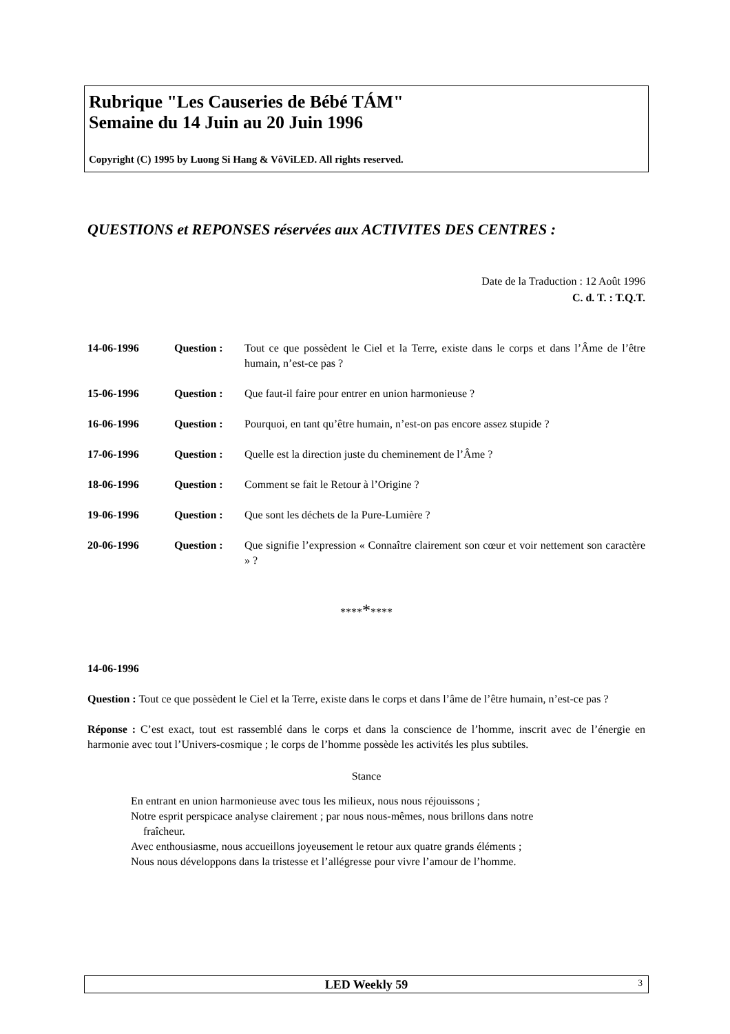Rubrique "Les Causeries de Bébé TÁM"
Semaine du 14 Juin au 20 Juin 1996
Copyright (C) 1995 by Luong Si Hang & VôViLED. All rights reserved.
QUESTIONS et REPONSES réservées aux ACTIVITES DES CENTRES :
Date de la Traduction : 12 Août 1996
C. d. T. : T.Q.T.
14-06-1996 Question : Tout ce que possèdent le Ciel et la Terre, existe dans le corps et dans l’Âme de l’être humain, n’est-ce pas ?
15-06-1996 Question : Que faut-il faire pour entrer en union harmonieuse ?
16-06-1996 Question : Pourquoi, en tant qu’être humain, n’est-on pas encore assez stupide ?
17-06-1996 Question : Quelle est la direction juste du cheminement de l’Âme ?
18-06-1996 Question : Comment se fait le Retour à l’Origine ?
19-06-1996 Question : Que sont les déchets de la Pure-Lumière ?
20-06-1996 Question : Que signifie l’expression « Connaître clairement son cœur et voir nettement son caractère » ?
*********
14-06-1996
Question : Tout ce que possèdent le Ciel et la Terre, existe dans le corps et dans l’âme de l’être humain, n’est-ce pas ?
Réponse : C’est exact, tout est rassemblé dans le corps et dans la conscience de l’homme, inscrit avec de l’énergie en harmonie avec tout l’Univers-cosmique ; le corps de l’homme possède les activités les plus subtiles.
Stance
En entrant en union harmonieuse avec tous les milieux, nous nous réjouissons ;
Notre esprit perspicace analyse clairement ; par nous nous-mêmes, nous brillons dans notre
fraîcheur.
Avec enthousiasme, nous accueillons joyeusement le retour aux quatre grands éléments ;
Nous nous développons dans la tristesse et l’allégresse pour vivre l’amour de l’homme.
LED Weekly 59 3